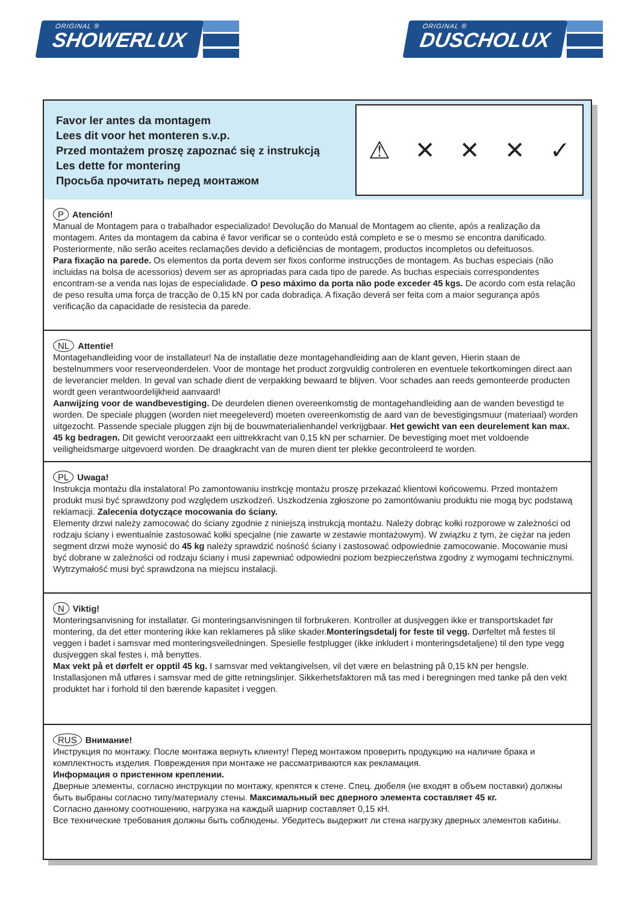ORIGINAL ®
SHOWERLUX
ORIGINAL ®
DUSCHOLUX
Favor ler antes da montagem
Lees dit voor het monteren s.v.p.
Przed montażem proszę zapoznać się z instrukcją
Les dette for montering
Просьба прочитать перед монтажом
⚠ ✕ ✕ ✕ ✓
P Atención!
Manual de Montagem para o trabalhador especializado! Devolução do Manual de Montagem ao cliente, após a realização da montagem. Antes da montagem da cabina é favor verificar se o conteúdo está completo e se o mesmo se encontra danificado. Posteriormente, não serão aceites reclamações devido a deficiências de montagem, productos incompletos ou defeituosos.
Para fixação na parede. Os elementos da porta devem ser fixos conforme instrucções de montagem. As buchas especiais (não incluidas na bolsa de acessorios) devem ser as apropriadas para cada tipo de parede. As buchas especiais correspondentes encontram-se a venda nas lojas de especialidade. O peso máximo da porta não pode exceder 45 kgs. De acordo com esta relação de peso resulta uma força de tracção de 0,15 kN por cada dobradiça. A fixação deverá ser feita com a maior segurança após verificação da capacidade de resistecia da parede.
NL Attentie!
Montagehandleiding voor de installateur! Na de installatie deze montagehandleiding aan de klant geven, Hierin staan de bestelnummers voor reserveonderdelen. Voor de montage het product zorgvuldig controleren en eventuele tekortkomingen direct aan de leverancier melden. In geval van schade dient de verpakking bewaard te blijven. Voor schades aan reeds gemonteerde producten wordt geen verantwoordelijkheid aanvaard!
Aanwijzing voor de wandbevestiging. De deurdelen dienen overeenkomstig de montagehandleiding aan de wanden bevestigd te worden. De speciale pluggen (worden niet meegeleverd) moeten overeenkomstig de aard van de bevestigingsmuur (materiaal) worden uitgezocht. Passende speciale pluggen zijn bij de bouwmaterialienhandel verkrijgbaar. Het gewicht van een deurelement kan max. 45 kg bedragen. Dit gewicht veroorzaakt een uittrekkracht van 0,15 kN per scharnier. De bevestiging moet met voldoende veiligheidsmarge uitgevoerd worden. De draagkracht van de muren dient ter plekke gecontroleerd te worden.
PL Uwaga!
Instrukcja montażu dla instalatora! Po zamontowaniu instrkcję montażu proszę przekazać klientowi końcowemu. Przed montażem produkt musi być sprawdzony pod względem uszkodzeń. Uszkodzenia zgłoszone po zamontówaniu produktu nie mogą byc podstawą reklamacji. Zalecenia dotyczące mocowania do ściany.
Elementy drzwi należy zamocować do ściany zgodnie z niniejszą instrukcją montażu. Należy dobrąc kołki rozporowe w zależności od rodzaju ściany i ewentualnie zastosować kołki specjalne (nie zawarte w zestawie montażowym). W związku z tym, że ciężar na jeden segment drzwi może wynosić do 45 kg należy sprawdzić nośność ściany i zastosować odpowiednie zamocowanie. Mocowanie musi być dobrane w zależności od rodzaju ściany i musi zapewniać odpowiedni poziom bezpieczeństwa zgodny z wymogami technicznymi. Wytrzymałość musi być sprawdzona na miejscu instalacji.
N Viktig!
Monteringsanvisning for installatør. Gi monteringsanvisningen til forbrukeren. Kontroller at dusjveggen ikke er transportskadet før montering, da det etter montering ikke kan reklameres på slike skader.Monteringsdetalj for feste til vegg. Dørfeltet må festes til veggen i badet i samsvar med monteringsveiledningen. Spesielle festplugger (ikke inkludert i monteringsdetaljene) til den type vegg dusjveggen skal festes i, må benyttes.
Max vekt på et dørfelt er opptil 45 kg. I samsvar med vektangivelsen, vil det være en belastning på 0,15 kN per hengsle. Installasjonen må utføres i samsvar med de gitte retningslinjer. Sikkerhetsfaktoren må tas med i beregningen med tanke på den vekt produktet har i forhold til den bærende kapasitet i veggen.
RUS Внимание!
Инструкция по монтажу. После монтажа вернуть клиенту! Перед монтажом проверить продукцию на наличие брака и комплектность изделия. Повреждения при монтаже не рассматриваются как рекламация.
Информация о пристенном креплении.
Дверные элементы, согласно инструкции по монтажу, крепятся к стене. Спец. дюбеля (не входят в объем поставки) должны быть выбраны согласно типу/материалу стены. Максимальный вес дверного элемента составляет 45 кг.
Согласно данному соотношению, нагрузка на каждый шарнир составляет 0,15 кН.
Все технические требования должны быть соблюдены. Убедитесь выдержит ли стена нагрузку дверных элементов кабины.